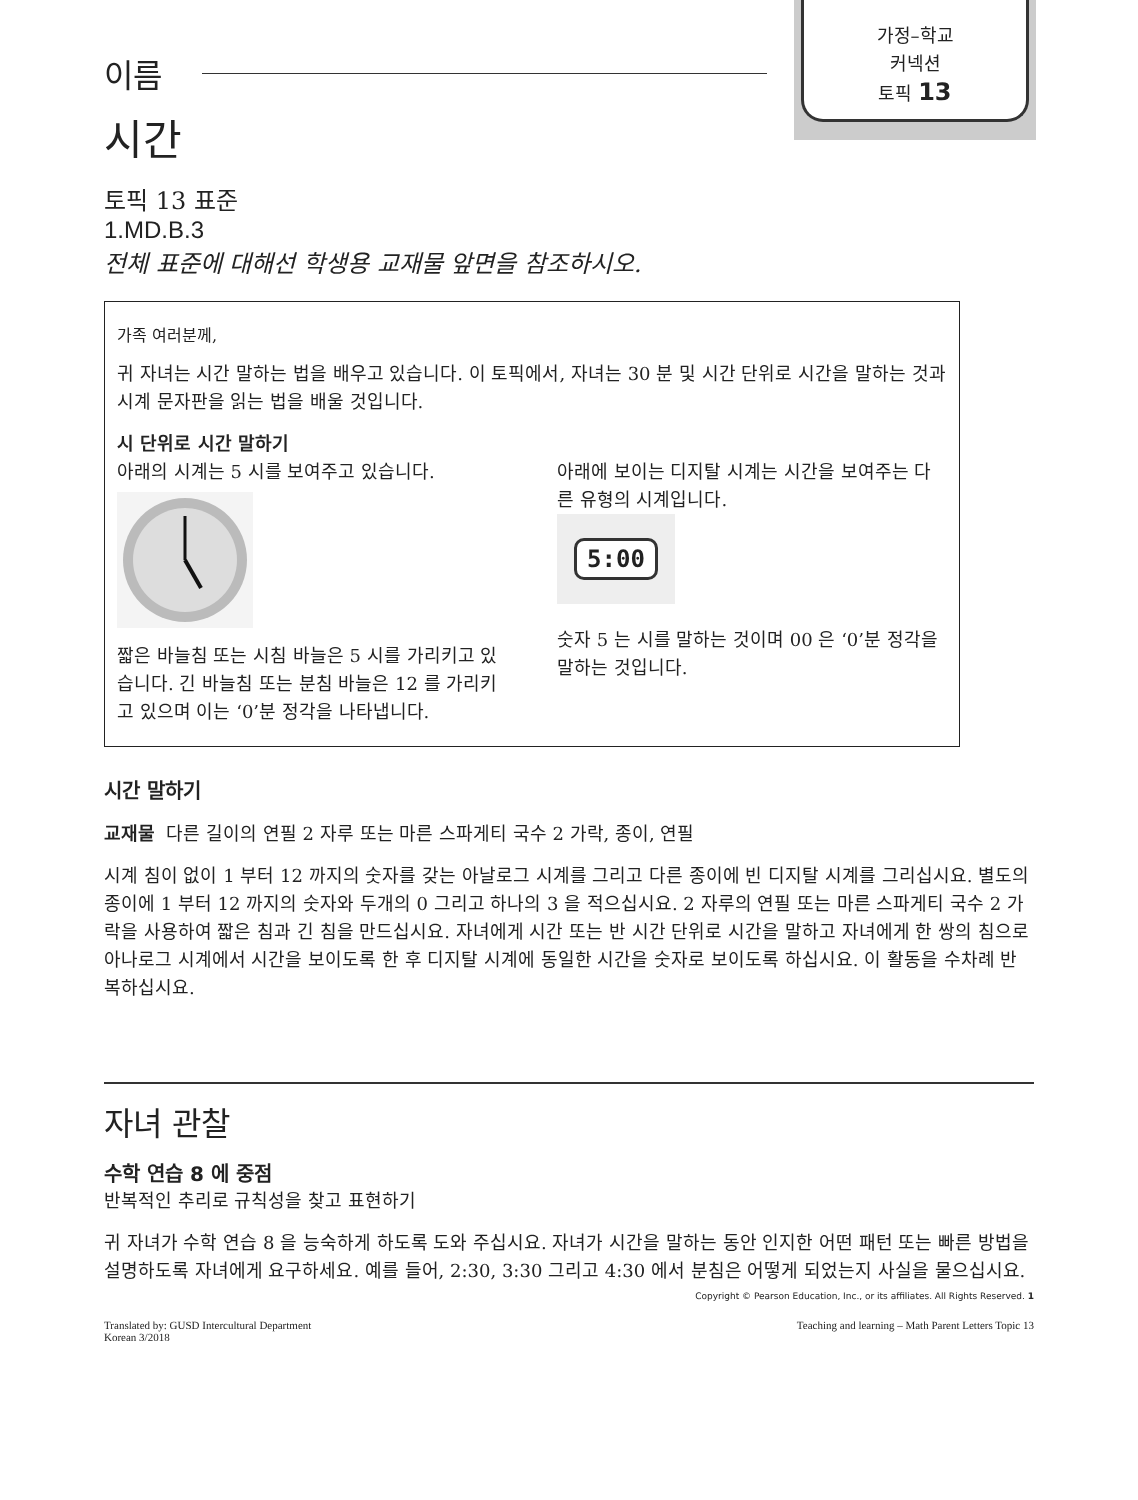가정–학교
커넥션
토픽 13
이름
시간
토픽 13 표준
1.MD.B.3
전체 표준에 대해선 학생용 교재물 앞면을 참조하시오.
가족 여러분께,
귀 자녀는 시간 말하는 법을 배우고 있습니다. 이 토픽에서, 자녀는 30 분 및 시간 단위로 시간을 말하는 것과 시계 문자판을 읽는 법을 배울 것입니다.
시 단위로 시간 말하기
아래의 시계는 5 시를 보여주고 있습니다.
짧은 바늘침 또는 시침 바늘은 5 시를 가리키고 있습니다. 긴 바늘침 또는 분침 바늘은 12 를 가리키고 있으며 이는 ‘0’분 정각을 나타냅니다.
아래에 보이는 디지탈 시계는 시간을 보여주는 다른 유형의 시계입니다.
5:00
숫자 5 는 시를 말하는 것이며 00 은 ‘0’분 정각을 말하는 것입니다.
시간 말하기
교재물 다른 길이의 연필 2 자루 또는 마른 스파게티 국수 2 가락, 종이, 연필
시계 침이 없이 1 부터 12 까지의 숫자를 갖는 아날로그 시계를 그리고 다른 종이에 빈 디지탈 시계를 그리십시요. 별도의 종이에 1 부터 12 까지의 숫자와 두개의 0 그리고 하나의 3 을 적으십시요. 2 자루의 연필 또는 마른 스파게티 국수 2 가락을 사용하여 짧은 침과 긴 침을 만드십시요. 자녀에게 시간 또는 반 시간 단위로 시간을 말하고 자녀에게 한 쌍의 침으로 아나로그 시계에서 시간을 보이도록 한 후 디지탈 시계에 동일한 시간을 숫자로 보이도록 하십시요. 이 활동을 수차례 반복하십시요.
자녀 관찰
수학 연습 8 에 중점
반복적인 추리로 규칙성을 찾고 표현하기
귀 자녀가 수학 연습 8 을 능숙하게 하도록 도와 주십시요. 자녀가 시간을 말하는 동안 인지한 어떤 패턴 또는 빠른 방법을 설명하도록 자녀에게 요구하세요. 예를 들어, 2:30, 3:30 그리고 4:30 에서 분침은 어떻게 되었는지 사실을 물으십시요.
Copyright © Pearson Education, Inc., or its affiliates. All Rights Reserved. 1
Translated by: GUSD Intercultural Department
Korean 3/2018
Teaching and learning – Math Parent Letters Topic 13